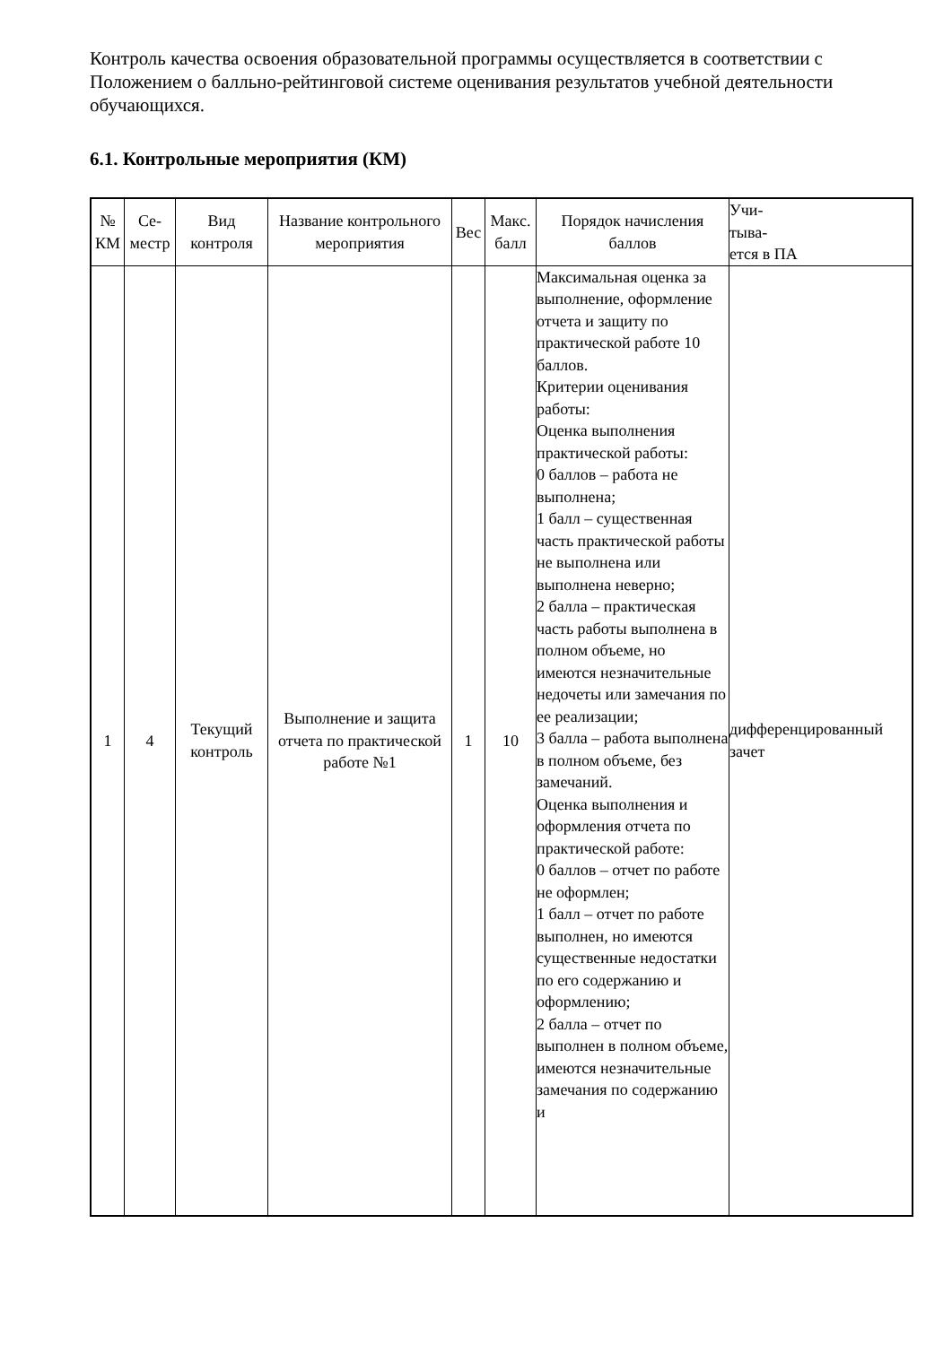Контроль качества освоения образовательной программы осуществляется в соответствии с Положением о балльно-рейтинговой системе оценивания результатов учебной деятельности обучающихся.
6.1. Контрольные мероприятия (КМ)
| № КМ | Се-местр | Вид контроля | Название контрольного мероприятия | Вес | Макс. балл | Порядок начисления баллов | Учи- тыва- ется в ПА |
| --- | --- | --- | --- | --- | --- | --- | --- |
| 1 | 4 | Текущий контроль | Выполнение и защита отчета по практической работе №1 | 1 | 10 | Максимальная оценка за выполнение, оформление отчета и защиту по практической работе 10 баллов. Критерии оценивания работы: Оценка выполнения практической работы: 0 баллов – работа не выполнена; 1 балл – существенная часть практической работы не выполнена или выполнена неверно; 2 балла – практическая часть работы выполнена в полном объеме, но имеются незначительные недочеты или замечания по ее реализации; 3 балла – работа выполнена в полном объеме, без замечаний. Оценка выполнения и оформления отчета по практической работе: 0 баллов – отчет по работе не оформлен; 1 балл – отчет по работе выполнен, но имеются существенные недостатки по его содержанию и оформлению; 2 балла – отчет по выполнен в полном объеме, имеются незначительные замечания по содержанию и | дифференцированный зачет |